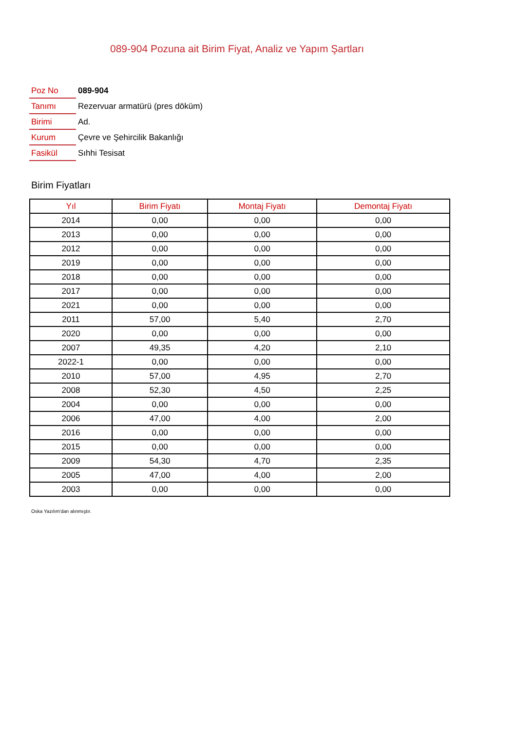089-904 Pozuna ait Birim Fiyat, Analiz ve Yapım Şartları
| Poz No | 089-904 |
| Tanımı | Rezervuar armatürü (pres döküm) |
| Birimi | Ad. |
| Kurum | Çevre ve Şehircilik Bakanlığı |
| Fasikül | Sıhhi Tesisat |
Birim Fiyatları
| Yıl | Birim Fiyatı | Montaj Fiyatı | Demontaj Fiyatı |
| --- | --- | --- | --- |
| 2014 | 0,00 | 0,00 | 0,00 |
| 2013 | 0,00 | 0,00 | 0,00 |
| 2012 | 0,00 | 0,00 | 0,00 |
| 2019 | 0,00 | 0,00 | 0,00 |
| 2018 | 0,00 | 0,00 | 0,00 |
| 2017 | 0,00 | 0,00 | 0,00 |
| 2021 | 0,00 | 0,00 | 0,00 |
| 2011 | 57,00 | 5,40 | 2,70 |
| 2020 | 0,00 | 0,00 | 0,00 |
| 2007 | 49,35 | 4,20 | 2,10 |
| 2022-1 | 0,00 | 0,00 | 0,00 |
| 2010 | 57,00 | 4,95 | 2,70 |
| 2008 | 52,30 | 4,50 | 2,25 |
| 2004 | 0,00 | 0,00 | 0,00 |
| 2006 | 47,00 | 4,00 | 2,00 |
| 2016 | 0,00 | 0,00 | 0,00 |
| 2015 | 0,00 | 0,00 | 0,00 |
| 2009 | 54,30 | 4,70 | 2,35 |
| 2005 | 47,00 | 4,00 | 2,00 |
| 2003 | 0,00 | 0,00 | 0,00 |
Oska Yazılım'dan alınmıştır.